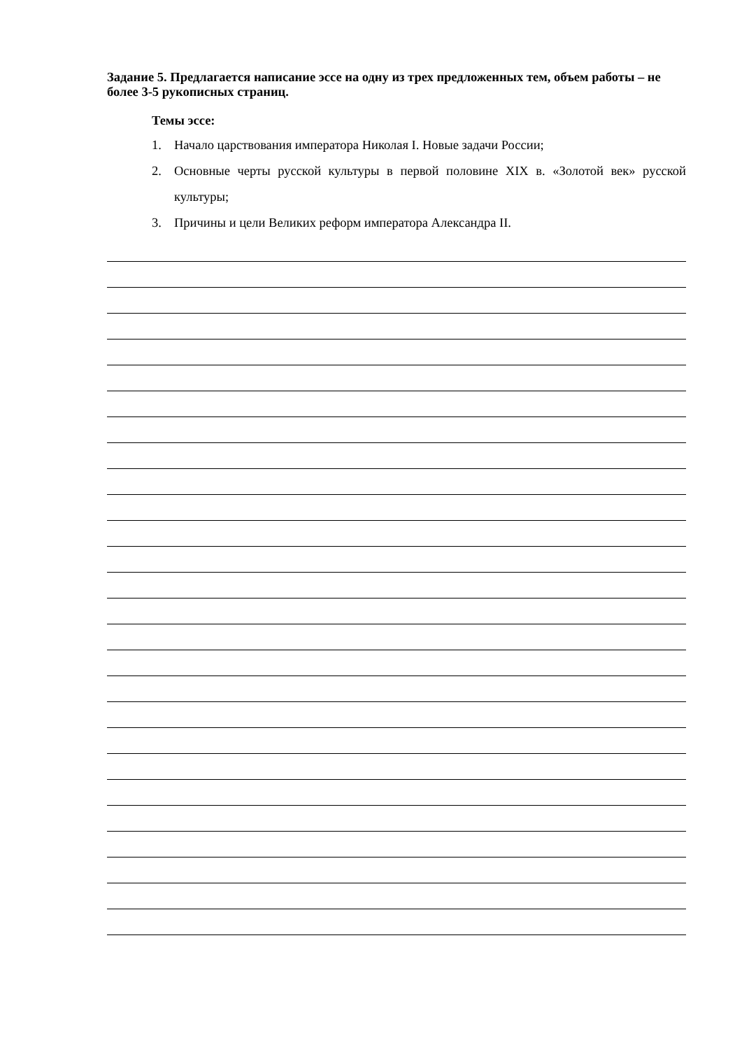Задание 5. Предлагается написание эссе на одну из трех предложенных тем, объем работы – не более 3-5 рукописных страниц.
Темы эссе:
1. Начало царствования императора Николая I. Новые задачи России;
2. Основные черты русской культуры в первой половине XIX в. «Золотой век» русской культуры;
3. Причины и цели Великих реформ императора Александра II.